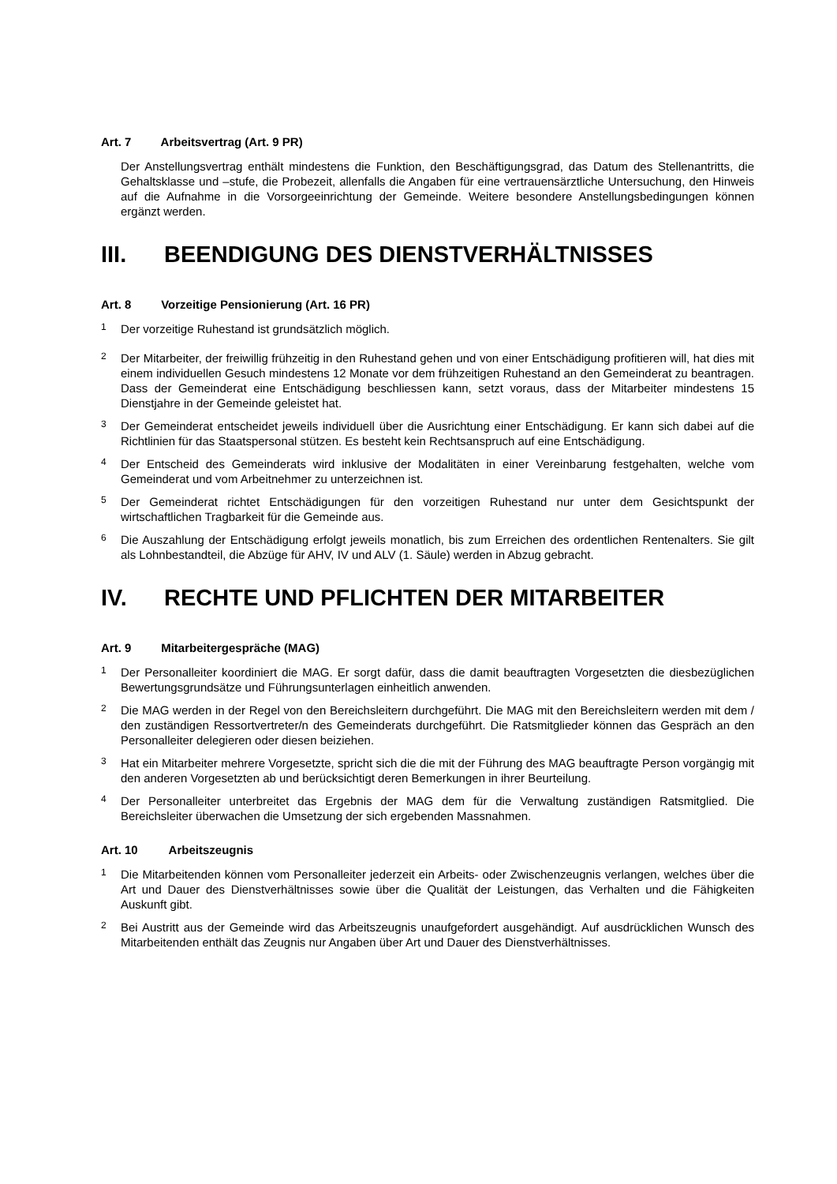Art. 7 Arbeitsvertrag (Art. 9 PR)
Der Anstellungsvertrag enthält mindestens die Funktion, den Beschäftigungsgrad, das Datum des Stellenantritts, die Gehaltsklasse und –stufe, die Probezeit, allenfalls die Angaben für eine vertrauensärztliche Untersuchung, den Hinweis auf die Aufnahme in die Vorsorgeeinrichtung der Gemeinde. Weitere besondere Anstellungsbedingungen können ergänzt werden.
III. BEENDIGUNG DES DIENSTVERHÄLTNISSES
Art. 8 Vorzeitige Pensionierung (Art. 16 PR)
<sup>1</sup>
Der vorzeitige Ruhestand ist grundsätzlich möglich.
<sup>2</sup>
Der Mitarbeiter, der freiwillig frühzeitig in den Ruhestand gehen und von einer Entschädigung profitieren will, hat dies mit einem individuellen Gesuch mindestens 12 Monate vor dem frühzeitigen Ruhestand an den Gemeinderat zu beantragen. Dass der Gemeinderat eine Entschädigung beschliessen kann, setzt voraus, dass der Mitarbeiter mindestens 15 Dienstjahre in der Gemeinde geleistet hat.
<sup>3</sup>
Der Gemeinderat entscheidet jeweils individuell über die Ausrichtung einer Entschädigung. Er kann sich dabei auf die Richtlinien für das Staatspersonal stützen. Es besteht kein Rechtsanspruch auf eine Entschädigung.
<sup>4</sup>
Der Entscheid des Gemeinderats wird inklusive der Modalitäten in einer Vereinbarung festgehalten, welche vom Gemeinderat und vom Arbeitnehmer zu unterzeichnen ist.
<sup>5</sup>
Der Gemeinderat richtet Entschädigungen für den vorzeitigen Ruhestand nur unter dem Gesichtspunkt der wirtschaftlichen Tragbarkeit für die Gemeinde aus.
<sup>6</sup>
Die Auszahlung der Entschädigung erfolgt jeweils monatlich, bis zum Erreichen des ordentlichen Rentenalters. Sie gilt als Lohnbestandteil, die Abzüge für AHV, IV und ALV (1. Säule) werden in Abzug gebracht.
IV. RECHTE UND PFLICHTEN DER MITARBEITER
Art. 9 Mitarbeitergespräche (MAG)
<sup>1</sup>
Der Personalleiter koordiniert die MAG. Er sorgt dafür, dass die damit beauftragten Vorgesetzten die diesbezüglichen Bewertungsgrundsätze und Führungsunterlagen einheitlich anwenden.
<sup>2</sup>
Die MAG werden in der Regel von den Bereichsleitern durchgeführt. Die MAG mit den Bereichsleitern werden mit dem / den zuständigen Ressortvertreter/n des Gemeinderats durchgeführt. Die Ratsmitglieder können das Gespräch an den Personalleiter delegieren oder diesen beiziehen.
<sup>3</sup>
Hat ein Mitarbeiter mehrere Vorgesetzte, spricht sich die die mit der Führung des MAG beauftragte Person vorgängig mit den anderen Vorgesetzten ab und berücksichtigt deren Bemerkungen in ihrer Beurteilung.
<sup>4</sup>
Der Personalleiter unterbreitet das Ergebnis der MAG dem für die Verwaltung zuständigen Ratsmitglied. Die Bereichsleiter überwachen die Umsetzung der sich ergebenden Massnahmen.
Art. 10 Arbeitszeugnis
<sup>1</sup>
Die Mitarbeitenden können vom Personalleiter jederzeit ein Arbeits- oder Zwischenzeugnis verlangen, welches über die Art und Dauer des Dienstverhältnisses sowie über die Qualität der Leistungen, das Verhalten und die Fähigkeiten Auskunft gibt.
<sup>2</sup>
Bei Austritt aus der Gemeinde wird das Arbeitszeugnis unaufgefordert ausgehändigt. Auf ausdrücklichen Wunsch des Mitarbeitenden enthält das Zeugnis nur Angaben über Art und Dauer des Dienstverhältnisses.